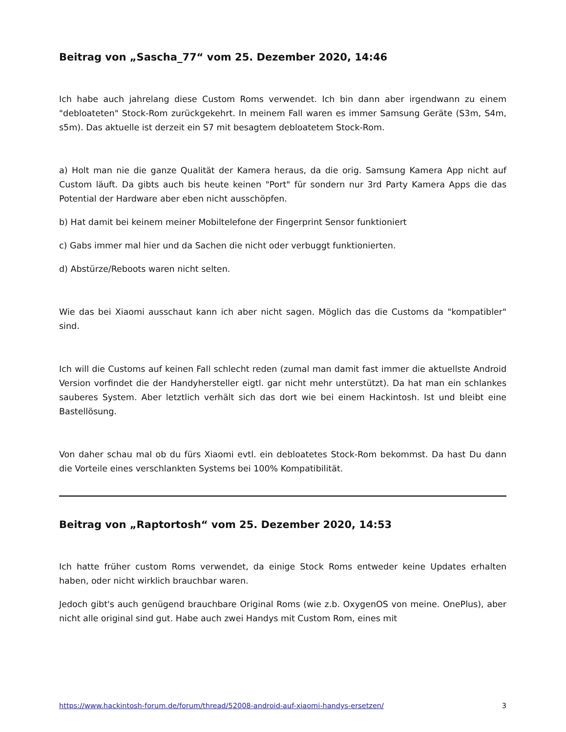Beitrag von „Sascha_77“ vom 25. Dezember 2020, 14:46
Ich habe auch jahrelang diese Custom Roms verwendet. Ich bin dann aber irgendwann zu einem "debloateten" Stock-Rom zurückgekehrt. In meinem Fall waren es immer Samsung Geräte (S3m, S4m, s5m). Das aktuelle ist derzeit ein S7 mit besagtem debloatetem Stock-Rom.
a) Holt man nie die ganze Qualität der Kamera heraus, da die orig. Samsung Kamera App nicht auf Custom läuft. Da gibts auch bis heute keinen "Port" für sondern nur 3rd Party Kamera Apps die das Potential der Hardware aber eben nicht ausschöpfen.
b) Hat damit bei keinem meiner Mobiltelefone der Fingerprint Sensor funktioniert
c) Gabs immer mal hier und da Sachen die nicht oder verbuggt funktionierten.
d) Abstürze/Reboots waren nicht selten.
Wie das bei Xiaomi ausschaut kann ich aber nicht sagen. Möglich das die Customs da "kompatibler" sind.
Ich will die Customs auf keinen Fall schlecht reden (zumal man damit fast immer die aktuellste Android Version vorfindet die der Handyhersteller eigtl. gar nicht mehr unterstützt). Da hat man ein schlankes sauberes System. Aber letztlich verhält sich das dort wie bei einem Hackintosh. Ist und bleibt eine Bastellösung.
Von daher schau mal ob du fürs Xiaomi evtl. ein debloatetes Stock-Rom bekommst. Da hast Du dann die Vorteile eines verschlankten Systems bei 100% Kompatibilität.
Beitrag von „Raptortosh“ vom 25. Dezember 2020, 14:53
Ich hatte früher custom Roms verwendet, da einige Stock Roms entweder keine Updates erhalten haben, oder nicht wirklich brauchbar waren.
Jedoch gibt's auch genügend brauchbare Original Roms (wie z.b. OxygenOS von meine. OnePlus), aber nicht alle original sind gut. Habe auch zwei Handys mit Custom Rom, eines mit
https://www.hackintosh-forum.de/forum/thread/52008-android-auf-xiaomi-handys-ersetzen/ 3